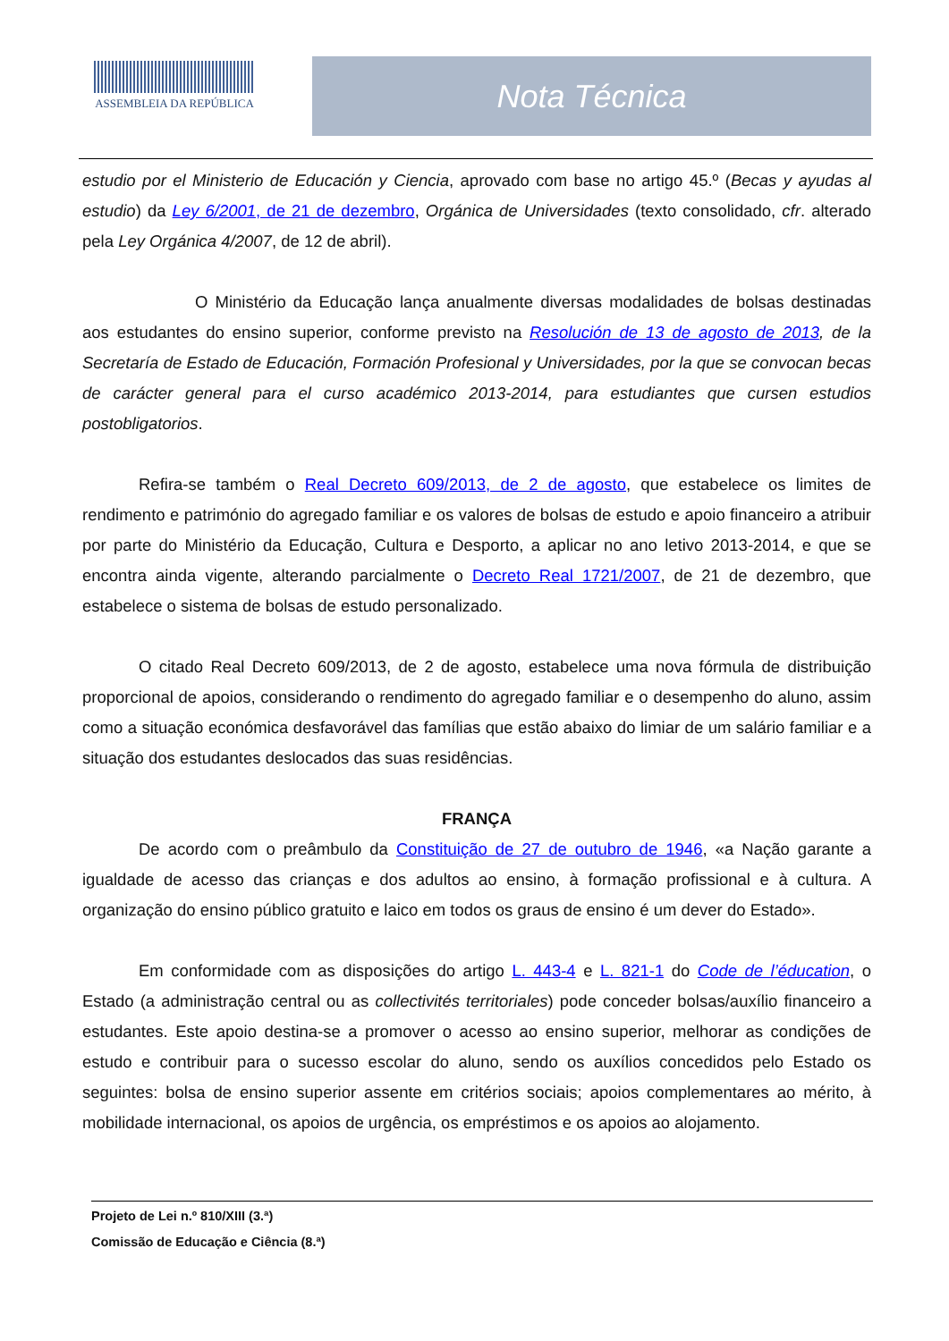ASSEMBLEIA DA REPÚBLICA Nota Técnica
estudio por el Ministerio de Educación y Ciencia, aprovado com base no artigo 45.º (Becas y ayudas al estudio) da Ley 6/2001, de 21 de dezembro, Orgánica de Universidades (texto consolidado, cfr. alterado pela Ley Orgánica 4/2007, de 12 de abril).
O Ministério da Educação lança anualmente diversas modalidades de bolsas destinadas aos estudantes do ensino superior, conforme previsto na Resolución de 13 de agosto de 2013, de la Secretaría de Estado de Educación, Formación Profesional y Universidades, por la que se convocan becas de carácter general para el curso académico 2013-2014, para estudiantes que cursen estudios postobligatorios.
Refira-se também o Real Decreto 609/2013, de 2 de agosto, que estabelece os limites de rendimento e património do agregado familiar e os valores de bolsas de estudo e apoio financeiro a atribuir por parte do Ministério da Educação, Cultura e Desporto, a aplicar no ano letivo 2013-2014, e que se encontra ainda vigente, alterando parcialmente o Decreto Real 1721/2007, de 21 de dezembro, que estabelece o sistema de bolsas de estudo personalizado.
O citado Real Decreto 609/2013, de 2 de agosto, estabelece uma nova fórmula de distribuição proporcional de apoios, considerando o rendimento do agregado familiar e o desempenho do aluno, assim como a situação económica desfavorável das famílias que estão abaixo do limiar de um salário familiar e a situação dos estudantes deslocados das suas residências.
FRANÇA
De acordo com o preâmbulo da Constituição de 27 de outubro de 1946, «a Nação garante a igualdade de acesso das crianças e dos adultos ao ensino, à formação profissional e à cultura. A organização do ensino público gratuito e laico em todos os graus de ensino é um dever do Estado».
Em conformidade com as disposições do artigo L. 443-4 e L. 821-1 do Code de l’éducation, o Estado (a administração central ou as collectivités territoriales) pode conceder bolsas/auxílio financeiro a estudantes. Este apoio destina-se a promover o acesso ao ensino superior, melhorar as condições de estudo e contribuir para o sucesso escolar do aluno, sendo os auxílios concedidos pelo Estado os seguintes: bolsa de ensino superior assente em critérios sociais; apoios complementares ao mérito, à mobilidade internacional, os apoios de urgência, os empréstimos e os apoios ao alojamento.
Projeto de Lei n.º 810/XIII (3.ª)
Comissão de Educação e Ciência (8.ª)